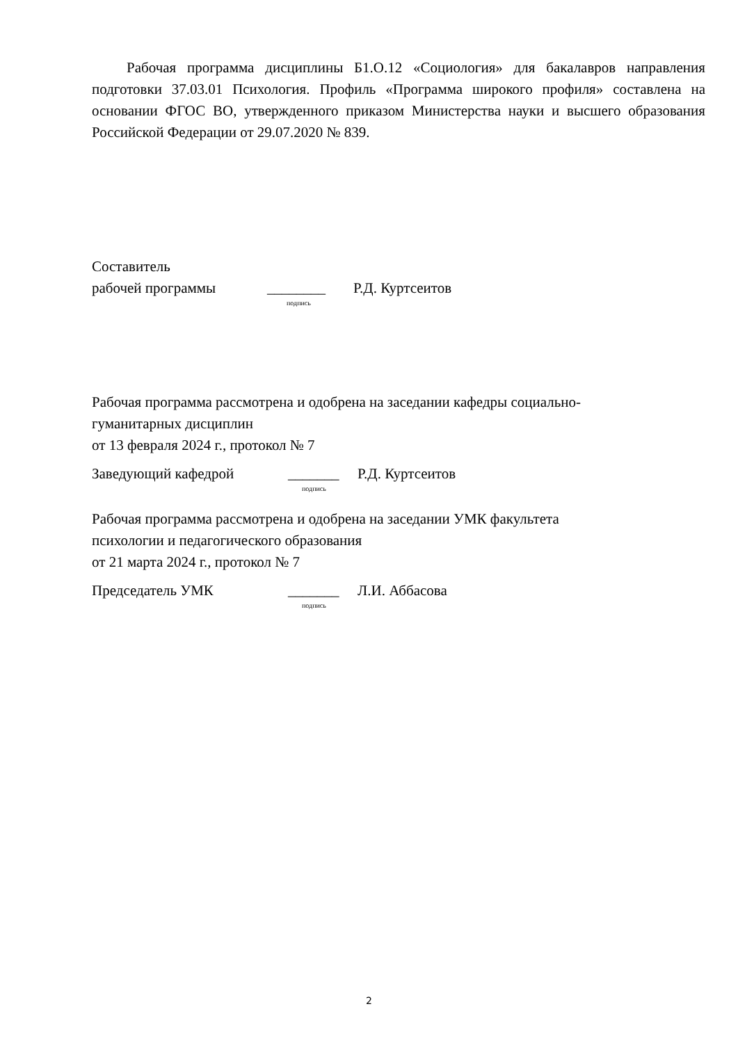Рабочая программа дисциплины Б1.О.12 «Социология» для бакалавров направления подготовки 37.03.01 Психология. Профиль «Программа широкого профиля» составлена на основании ФГОС ВО, утвержденного приказом Министерства науки и высшего образования Российской Федерации от 29.07.2020 № 839.
Составитель
рабочей программы ________ Р.Д. Куртсеитов
подпись
Рабочая программа рассмотрена и одобрена на заседании кафедры социально-
гуманитарных дисциплин
от 13 февраля 2024 г., протокол № 7
Заведующий кафедрой _______ Р.Д. Куртсеитов
подпись
Рабочая программа рассмотрена и одобрена на заседании УМК факультета
психологии и педагогического образования
от 21 марта 2024 г., протокол № 7
Председатель УМК _______ Л.И. Аббасова
подпись
2